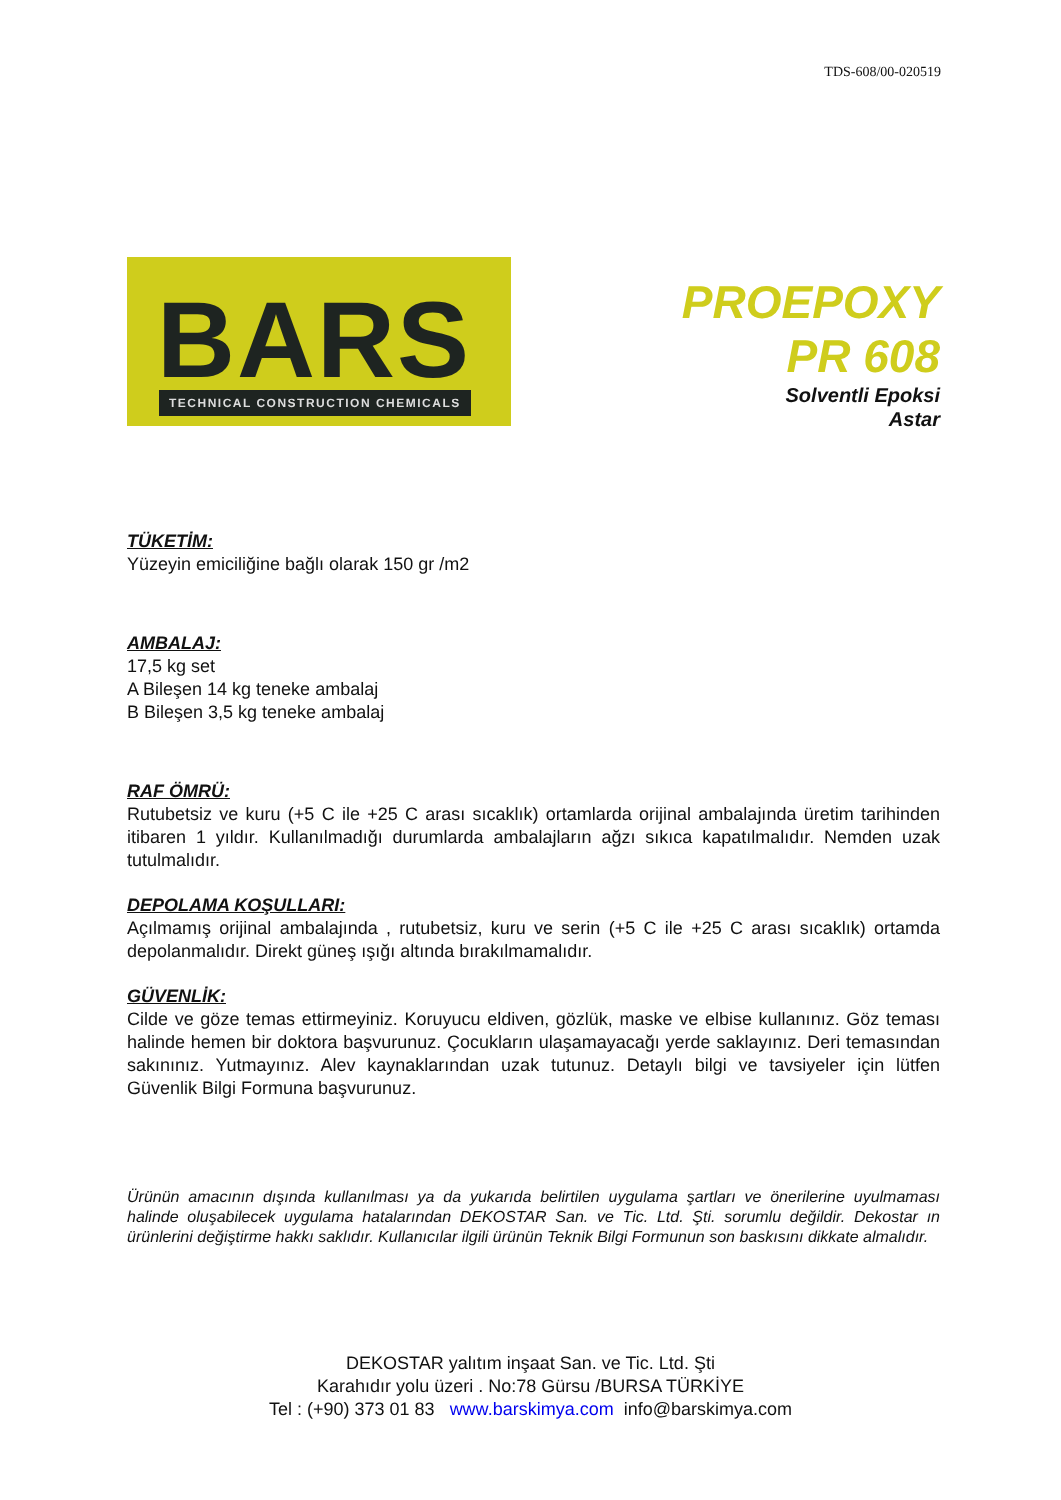TDS-608/00-020519
BARS
TECHNICAL CONSTRUCTION CHEMICALS
PROEPOXY
PR 608
Solventli Epoksi
Astar
TÜKETİM:
Yüzeyin emiciliğine bağlı olarak 150 gr /m2
AMBALAJ:
17,5 kg set
A Bileşen 14 kg teneke ambalaj
B Bileşen 3,5 kg teneke ambalaj
RAF ÖMRÜ:
Rutubetsiz ve kuru (+5 C ile +25 C arası sıcaklık) ortamlarda orijinal ambalajında üretim tarihinden itibaren 1 yıldır. Kullanılmadığı durumlarda ambalajların ağzı sıkıca kapatılmalıdır. Nemden uzak tutulmalıdır.
DEPOLAMA KOŞULLARI:
Açılmamış orijinal ambalajında , rutubetsiz, kuru ve serin (+5 C ile +25 C arası sıcaklık) ortamda depolanmalıdır. Direkt güneş ışığı altında bırakılmamalıdır.
GÜVENLİK:
Cilde ve göze temas ettirmeyiniz. Koruyucu eldiven, gözlük, maske ve elbise kullanınız. Göz teması halinde hemen bir doktora başvurunuz. Çocukların ulaşamayacağı yerde saklayınız. Deri temasından sakınınız. Yutmayınız. Alev kaynaklarından uzak tutunuz. Detaylı bilgi ve tavsiyeler için lütfen Güvenlik Bilgi Formuna başvurunuz.
Ürünün amacının dışında kullanılması ya da yukarıda belirtilen uygulama şartları ve önerilerine uyulmaması halinde oluşabilecek uygulama hatalarından DEKOSTAR San. ve Tic. Ltd. Şti. sorumlu değildir. Dekostar ın ürünlerini değiştirme hakkı saklıdır. Kullanıcılar ilgili ürünün Teknik Bilgi Formunun son baskısını dikkate almalıdır.
DEKOSTAR yalıtım inşaat San. ve Tic. Ltd. Şti
Karahıdır yolu üzeri . No:78 Gürsu /BURSA TÜRKİYE
Tel : (+90) 373 01 83 www.barskimya.com info@barskimya.com